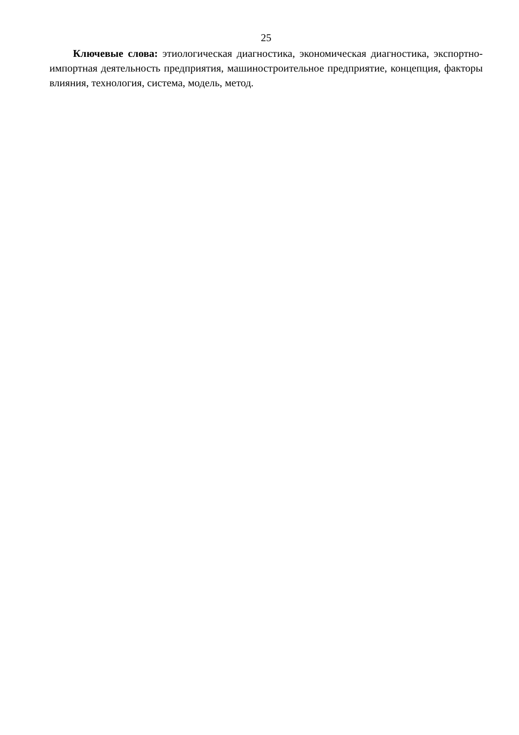25
Ключевые слова: этиологическая диагностика, экономическая диагностика, экспортно-импортная деятельность предприятия, машиностроительное предприятие, концепция, факторы влияния, технология, система, модель, метод.